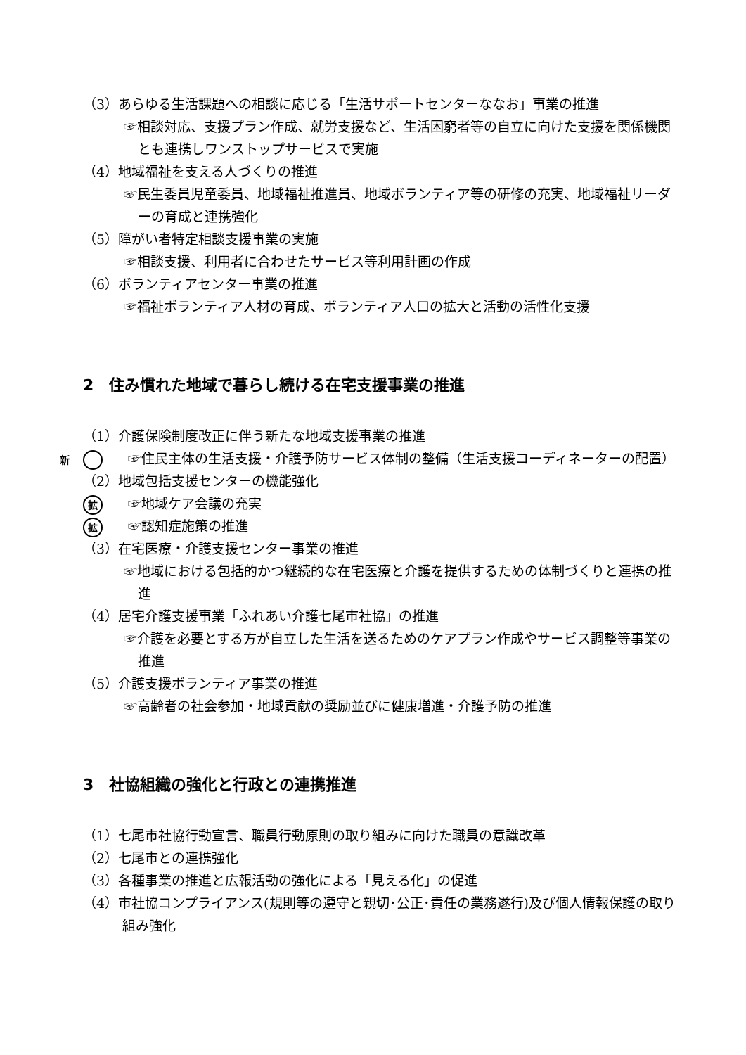（3）あらゆる生活課題への相談に応じる「生活サポートセンターななお」事業の推進
☞相談対応、支援プラン作成、就労支援など、生活困窮者等の自立に向けた支援を関係機関とも連携しワンストップサービスで実施
（4）地域福祉を支える人づくりの推進
☞民生委員児童委員、地域福祉推進員、地域ボランティア等の研修の充実、地域福祉リーダーの育成と連携強化
（5）障がい者特定相談支援事業の実施
☞相談支援、利用者に合わせたサービス等利用計画の作成
（6）ボランティアセンター事業の推進
☞福祉ボランティア人材の育成、ボランティア人口の拡大と活動の活性化支援
2　住み慣れた地域で暮らし続ける在宅支援事業の推進
（1）介護保険制度改正に伴う新たな地域支援事業の推進
新 ☞住民主体の生活支援・介護予防サービス体制の整備（生活支援コーディネーターの配置）
（2）地域包括支援センターの機能強化
拡 ☞地域ケア会議の充実
拡 ☞認知症施策の推進
（3）在宅医療・介護支援センター事業の推進
☞地域における包括的かつ継続的な在宅医療と介護を提供するための体制づくりと連携の推進
（4）居宅介護支援事業「ふれあい介護七尾市社協」の推進
☞介護を必要とする方が自立した生活を送るためのケアプラン作成やサービス調整等事業の推進
（5）介護支援ボランティア事業の推進
☞高齢者の社会参加・地域貢献の奨励並びに健康増進・介護予防の推進
3　社協組織の強化と行政との連携推進
（1）七尾市社協行動宣言、職員行動原則の取り組みに向けた職員の意識改革
（2）七尾市との連携強化
（3）各種事業の推進と広報活動の強化による「見える化」の促進
（4）市社協コンプライアンス(規則等の遵守と親切･公正･責任の業務遂行)及び個人情報保護の取り組み強化